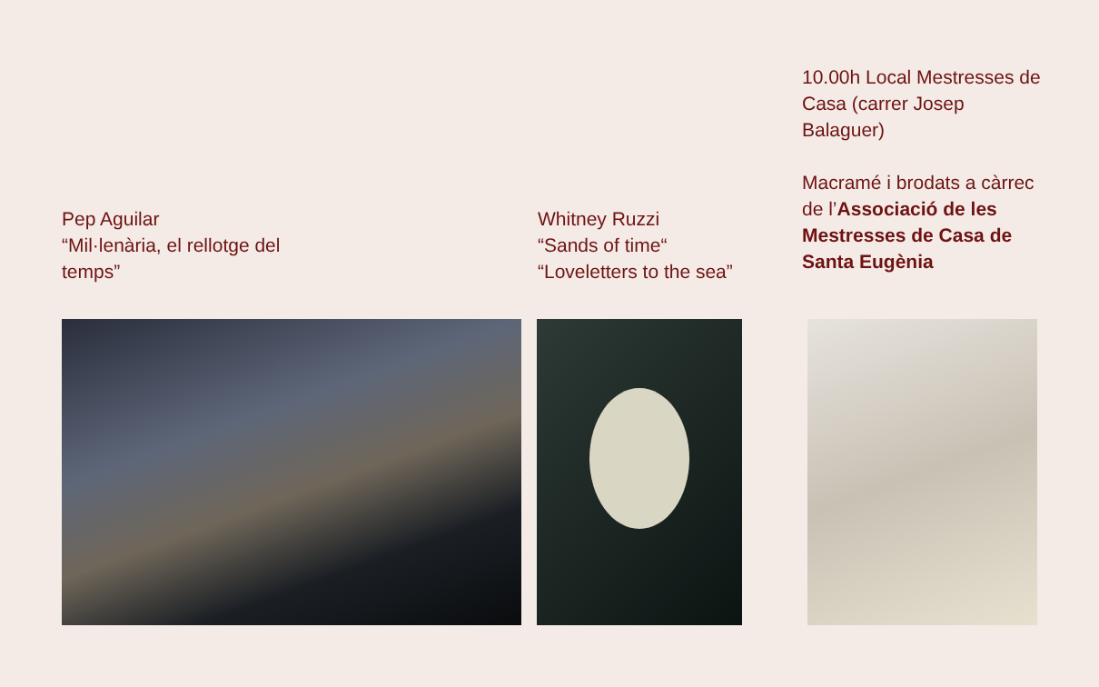Pep Aguilar
“Mil·lenària, el rellotge del temps”
Whitney Ruzzi
“Sands of time“
“Loveletters to the sea”
10.00h Local Mestresses de Casa (carrer Josep Balaguer)
Macramé i brodats a càrrec de l’Associació de les Mestresses de Casa de Santa Eugènia